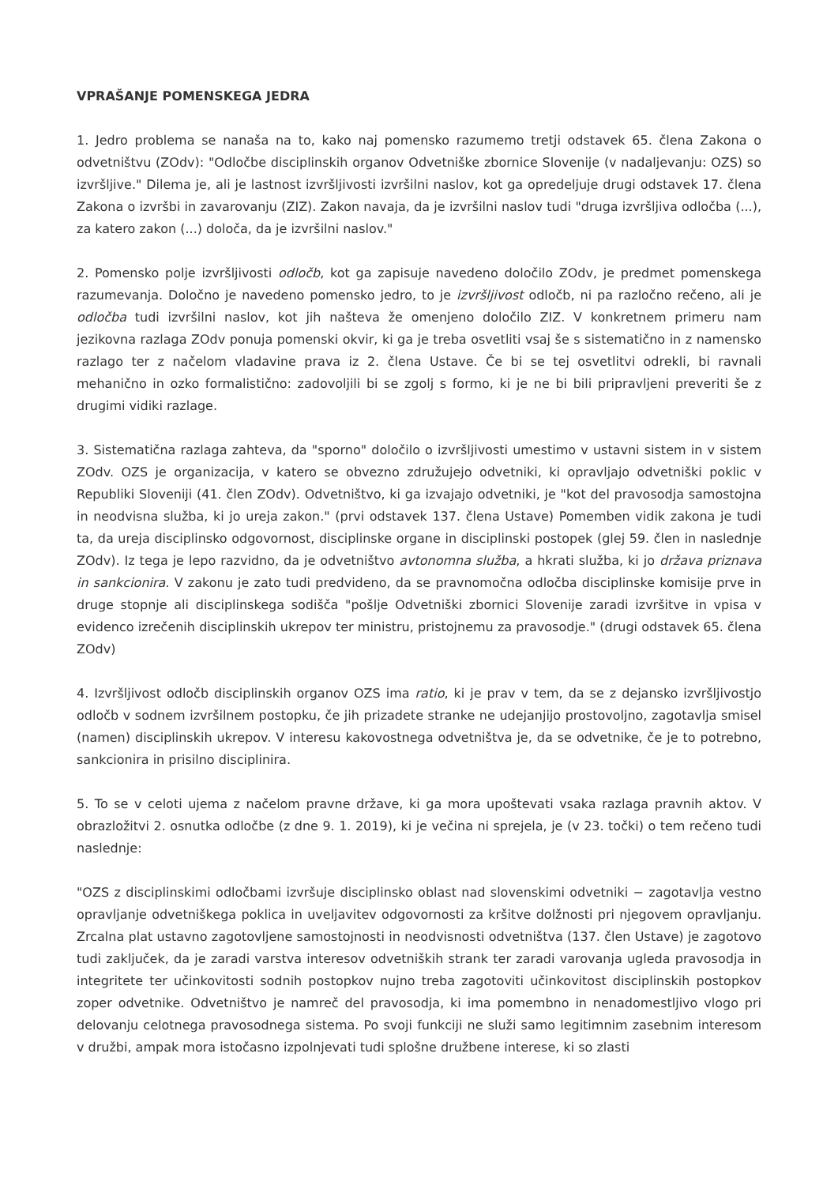VPRAŠANJE POMENSKEGA JEDRA
1. Jedro problema se nanaša na to, kako naj pomensko razumemo tretji odstavek 65. člena Zakona o odvetništvu (ZOdv): "Odločbe disciplinskih organov Odvetniške zbornice Slovenije (v nadaljevanju: OZS) so izvršljive." Dilema je, ali je lastnost izvršljivosti izvršilni naslov, kot ga opredeljuje drugi odstavek 17. člena Zakona o izvršbi in zavarovanju (ZIZ). Zakon navaja, da je izvršilni naslov tudi "druga izvršljiva odločba (...), za katero zakon (...) določa, da je izvršilni naslov."
2. Pomensko polje izvršljivosti odločb, kot ga zapisuje navedeno določilo ZOdv, je predmet pomenskega razumevanja. Določno je navedeno pomensko jedro, to je izvršljivost odločb, ni pa razločno rečeno, ali je odločba tudi izvršilni naslov, kot jih našteva že omenjeno določilo ZIZ. V konkretnem primeru nam jezikovna razlaga ZOdv ponuja pomenski okvir, ki ga je treba osvetliti vsaj še s sistematično in z namensko razlago ter z načelom vladavine prava iz 2. člena Ustave. Če bi se tej osvetlitvi odrekli, bi ravnali mehanično in ozko formalistično: zadovoljili bi se zgolj s formo, ki je ne bi bili pripravljeni preveriti še z drugimi vidiki razlage.
3. Sistematična razlaga zahteva, da "sporno" določilo o izvršljivosti umestimo v ustavni sistem in v sistem ZOdv. OZS je organizacija, v katero se obvezno združujejo odvetniki, ki opravljajo odvetniški poklic v Republiki Sloveniji (41. člen ZOdv). Odvetništvo, ki ga izvajajo odvetniki, je "kot del pravosodja samostojna in neodvisna služba, ki jo ureja zakon." (prvi odstavek 137. člena Ustave) Pomemben vidik zakona je tudi ta, da ureja disciplinsko odgovornost, disciplinske organe in disciplinski postopek (glej 59. člen in naslednje ZOdv). Iz tega je lepo razvidno, da je odvetništvo avtonomna služba, a hkrati služba, ki jo država priznava in sankcionira. V zakonu je zato tudi predvideno, da se pravnomočna odločba disciplinske komisije prve in druge stopnje ali disciplinskega sodišča "pošlje Odvetniški zbornici Slovenije zaradi izvršitve in vpisa v evidenco izrečenih disciplinskih ukrepov ter ministru, pristojnemu za pravosodje." (drugi odstavek 65. člena ZOdv)
4. Izvršljivost odločb disciplinskih organov OZS ima ratio, ki je prav v tem, da se z dejansko izvršljivostjo odločb v sodnem izvršilnem postopku, če jih prizadete stranke ne udejanjijo prostovoljno, zagotavlja smisel (namen) disciplinskih ukrepov. V interesu kakovostnega odvetništva je, da se odvetnike, če je to potrebno, sankcionira in prisilno disciplinira.
5. To se v celoti ujema z načelom pravne države, ki ga mora upoštevati vsaka razlaga pravnih aktov. V obrazložitvi 2. osnutka odločbe (z dne 9. 1. 2019), ki je večina ni sprejela, je (v 23. točki) o tem rečeno tudi naslednje:
"OZS z disciplinskimi odločbami izvršuje disciplinsko oblast nad slovenskimi odvetniki − zagotavlja vestno opravljanje odvetniškega poklica in uveljavitev odgovornosti za kršitve dolžnosti pri njegovem opravljanju. Zrcalna plat ustavno zagotovljene samostojnosti in neodvisnosti odvetništva (137. člen Ustave) je zagotovo tudi zaključek, da je zaradi varstva interesov odvetniških strank ter zaradi varovanja ugleda pravosodja in integritete ter učinkovitosti sodnih postopkov nujno treba zagotoviti učinkovitost disciplinskih postopkov zoper odvetnike. Odvetništvo je namreč del pravosodja, ki ima pomembno in nenadomestljivo vlogo pri delovanju celotnega pravosodnega sistema. Po svoji funkciji ne služi samo legitimnim zasebnim interesom v družbi, ampak mora istočasno izpolnjevati tudi splošne družbene interese, ki so zlasti